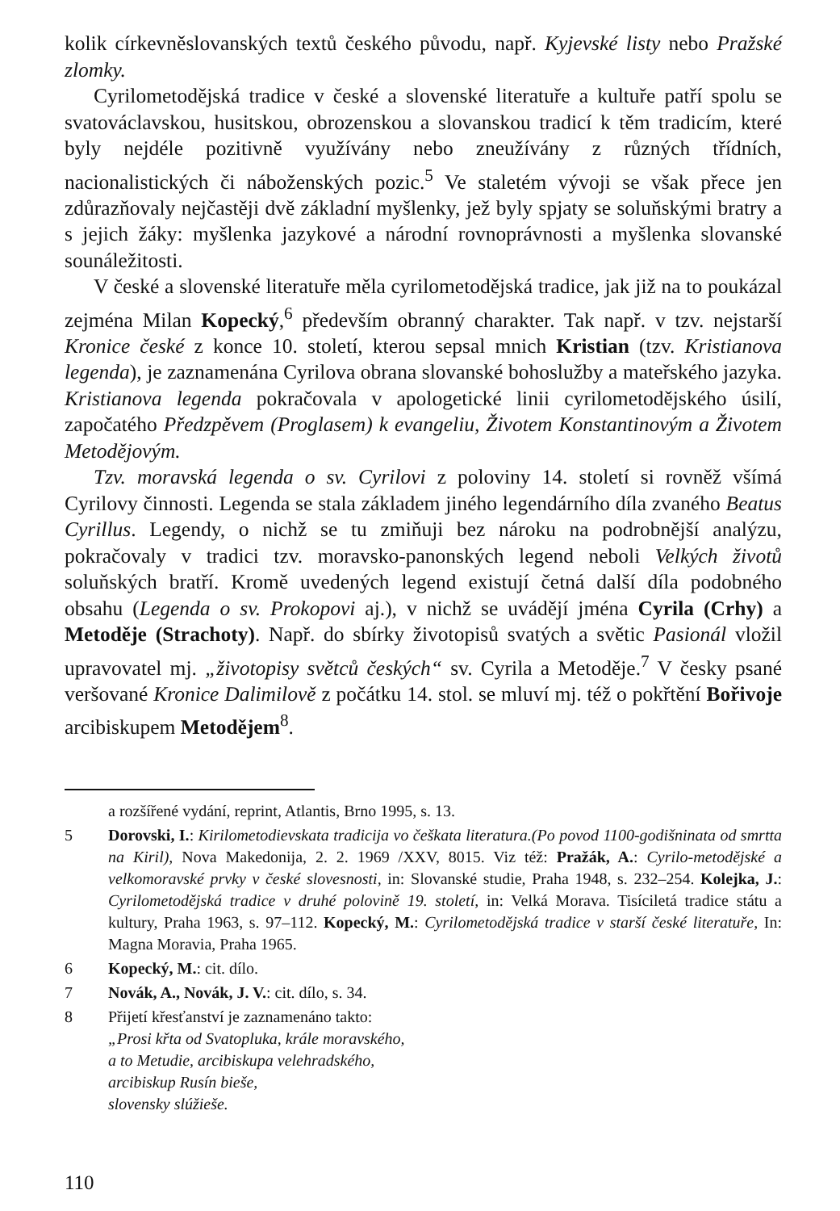kolik církevněslovanských textů českého původu, např. Kyjevské listy nebo Pražské zlomky.
Cyrilometodějská tradice v české a slovenské literatuře a kultuře patří spolu se svatováclavskou, husitskou, obrozenskou a slovanskou tradicí k těm tradicím, které byly nejdéle pozitivně využívány nebo zneužívány z různých třídních, nacionalistických či náboženských pozic.<sup>5</sup> Ve staletém vývoji se však přece jen zdůrazňovaly nejčastěji dvě základní myšlenky, jež byly spjaty se soluňskými bratry a s jejich žáky: myšlenka jazykové a národní rovnoprávnosti a myšlenka slovanské sounáležitosti.
V české a slovenské literatuře měla cyrilometodějská tradice, jak již na to poukázal zejména Milan Kopecký,<sup>6</sup> především obranný charakter. Tak např. v tzv. nejstarší Kronice české z konce 10. století, kterou sepsal mnich Kristian (tzv. Kristianova legenda), je zaznamenána Cyrilova obrana slovanské bohoslužby a mateřského jazyka. Kristianova legenda pokračovala v apologetické linii cyrilometodějského úsilí, započatého Předzpěvem (Proglasem) k evangeliu, Životem Konstantinovým a Životem Metodějovým.
Tzv. moravská legenda o sv. Cyrilovi z poloviny 14. století si rovněž všímá Cyrilovy činnosti. Legenda se stala základem jiného legendárního díla zvaného Beatus Cyrillus. Legendy, o nichž se tu zmiňuji bez nároku na podrobnější analýzu, pokračovaly v tradici tzv. moravsko-panonských legend neboli Velkých životů soluňských bratří. Kromě uvedených legend existují četná další díla podobného obsahu (Legenda o sv. Prokopovi aj.), v nichž se uvádějí jména Cyrila (Crhy) a Metoděje (Strachoty). Např. do sbírky životopisů svatých a světic Pasionál vložil upravovatel mj. „životopisy světců českých“ sv. Cyrila a Metoděje.<sup>7</sup> V česky psané veršované Kronice Dalimilově z počátku 14. stol. se mluví mj. též o pokřtění Bořivoje arcibiskupem Metodějem<sup>8</sup>.
a rozšířené vydání, reprint, Atlantis, Brno 1995, s. 13.
5 Dorovski, I.: Kirilometodievskata tradicija vo češkata literatura.(Po povod 1100-godišninata od smrtta na Kiril), Nova Makedonija, 2. 2. 1969 /XXV, 8015. Viz též: Pražák, A.: Cyrilo-metodějské a velkomoravské prvky v české slovesnosti, in: Slovanské studie, Praha 1948, s. 232–254. Kolejka, J.: Cyrilometodějská tradice v druhé polovině 19. století, in: Velká Morava. Tisíciletá tradice státu a kultury, Praha 1963, s. 97–112. Kopecký, M.: Cyrilometodějská tradice v starší české literatuře, In: Magna Moravia, Praha 1965.
6 Kopecký, M.: cit. dílo.
7 Novák, A., Novák, J. V.: cit. dílo, s. 34.
8 Přijetí křesťanství je zaznamenáno takto:
„Prosi křta od Svatopluka, krále moravského,
a to Metudie, arcibiskupa velehradského,
arcibiskup Rusín bieše,
slovensky slúžieše.
110